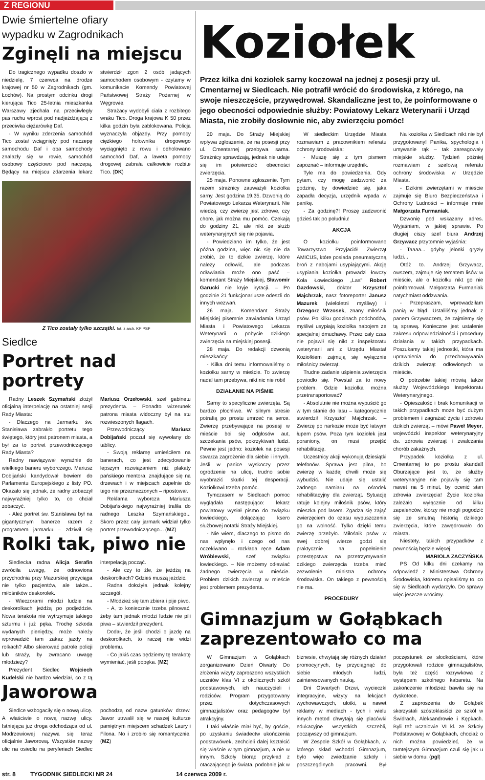Z REGIONU
Dwie śmiertelne ofiary
wypadku w Zagrodnikach
Zginęli na miejscu
Do tragicznego wypadku doszło w niedzielę, 7 czerwca na drodze krajowej nr 50 w Zagrodnikach (gm. Łochów). Na prostym odcinku drogi kierująca Tico 25-letnia mieszkanka Warszawy zjechała na przeciwległy pas ruchu wprost pod nadjeżdżającą z przeciwka ciężarówkę Daf.
- W wyniku zderzenia samochód Tico został wciągnięty pod naczepę samochodu Daf i oba samochody znalazły się w rowie, samochód osobowy częściowo pod naczepą. Będący na miejscu zdarzenia lekarz stwierdził zgon 2 osób jadących samochodem osobowym - czytamy w komunikacie Komendy Powiatowej Państwowej Straży Pożarnej w Węgrowie.
Strażacy wydobyli ciała z rozbitego wraku Tico. Droga krajowa K 50 przez kilka godzin była zablokowana. Policja wyznaczyła objazdy. Przy pomocy ciężkiego holownika drogowego wyciągnięto z rowu i odholowano samochód Daf, a laweta pomocy drogowej zabrała całkowicie rozbite Tico. (DK)
Z Tico zostały tylko szczątki. fot. z arch. KP PSP
Siedlce
Portret nad portrety
Radny Leszek Szymański złożył oficjalną interpelację na ostatniej sesji Rady Miasta:
- Dlaczego na Jarmarku św. Stanisława zabrakło portretu tego świętego, który jest patronem miasta, a był za to portret przewodniczącego Rady Miasta?
Radny nawiązywał wyraźnie do wielkiego baneru wyborczego. Mariusz Dobijański kandydował bowiem do Parlamentu Europejskiego z listy PO. Okazało się jednak, że radny zobaczył najwyraźniej tylko to, co chciał zobaczyć.
- Ależ portret św. Stanisława był na gigantycznym banerze razem z programem jarmarku – zdziwił się Mariusz Orzełowski, szef gabinetu prezydenta. – Ponadto wizerunek patrona miasta widoczny był na stu rozwieszonych flagach.
Przewodniczący Mariusz Dobijański poczuł się wywołany do tablicy.
- Swoją reklamę umieściłem na banerach, co jest zdecydowanie lepszym rozwiązaniem niż plakaty pańskiego mentora, znajdujące się na drzewach i w miejscach zupełnie do tego nie przeznaczonych – ripostował.
Reklama wyborcza Mariusza Dobijańskiego najwyraźniej trafiła do radnego Leszka Szymańskiego... Skoro przez cały jarmark widział tylko portret przewodniczącego... (MZ)
Rolki tak, piwo nie
Siedlecka radna Alicja Serafin zwróciła uwagę, że odnowiona przychodnia przy Mazurskiej przyciąga nie tylko pacjentów, ale także... miłośników deskorolek.
- Wieczorami młodzi ludzie na deskorolkach jeżdżą po podjeździe. Nowa terakota nie wytrzymuje takiego szturmu i już pęka. Trochę szkoda wydanych pieniędzy, może należy wprowadzić tam zakaz jazdy na rolkach? Albo skierować patrole policji lub straży, by zwracano uwagę młodzieży?
Prezydent Siedlec Wojciech Kudelski nie bardzo wiedział, co z tą interpelacją począć.
- Ale czy to źle, że jeżdżą na deskorolkach? Gdzieś muszą jeździć.
Radna dołożyła jednak kolejny szczegół.
- Młodzież się tam zbiera i pije piwo.
- A, to koniecznie trzeba pilnować, żeby tam jednak młodzi ludzie nie pili piwa – stwierdził prezydent.
Dodał, że jeśli chodzi o jazdę na deskorolkach, to raczej nie widzi problemu.
- Co jakiś czas będziemy tę terakotę wymieniać, jeśli popęka. (MZ)
Jaworowa
Siedlce wzbogaciły się o nową ulicę. A właściwie o nową nazwę ulicy. Istniejąca już droga odchodząca od ul. Modrzewiowej nazywa się teraz oficjalnie Jaworową. Wszystkie nazwy ulic na osiedlu na peryferiach Siedlec pochodzą od nazw gatunków drzew. Jawor utrwalił się w naszej kulturze pamiętnym miejscem schadzek Laury i Filona. No i zrobiło się romantycznie. (MZ)
Koziołek
Przez kilka dni koziołek sarny koczował na jednej z posesji przy ul. Cmentarnej w Siedlcach. Nie potrafił wrócić do środowiska, z którego, na swoje nieszczęście, przywędrował. Skandaliczne jest to, że poinformowane o jego obecności odpowiednie służby: Powiatowy Lekarz Weterynarii i Urząd Miasta, nie zrobiły dosłownie nic, aby zwierzęciu pomóc!
20 maja. Do Straży Miejskiej wpływa zgłoszenie, że na posesji przy ul. Cmentarnej przebywa sarna. Strażnicy sprawdzają, jednak nie udaje się im potwierdzić obecności zwierzęcia.
25 maja. Ponowne zgłoszenie. Tym razem strażnicy zauważyli koziołka sarny. Jest godzina 19.35. Dzwonią do Powiatowego Lekarza Weterynarii. Nie wiedzą, czy zwierzę jest zdrowe, czy chore, jak można mu pomóc. Czekają do godziny 21, ale nikt ze służb weterynaryjnych się nie pojawia.
- Powiedziano im tylko, że jest późna godzina, więc nic się nie da zrobić, że to dzikie zwierzę, które należy odłowić, ale podczas odławiania może ono paść – komendant Straży Miejskiej, Sławomir Garucki nie kryje irytacji. – Po godzinie 21 funkcjonariusze odeszli do innych wezwań.
26 maja. Komendant Straży Miejskiej pisemnie zawiadamia Urząd Miasta i Powiatowego Lekarza Weterynarii o pobycie dzikiego zwierzęcia na miejskiej posesji.
28 maja. Do redakcji dzwonią mieszkańcy:
- Kilka dni temu informowaliśmy o koziołku sarny w mieście. To zwierzę nadal tam przebywa, nikt nic nie robi!
DZIAŁANIE NA PIŚMIE
Sarny to specyficzne zwierzęta. Są bardzo płochliwe. W silnym stresie potrafią po prostu umrzeć na serce. Zwierzę przebywające na posesji w mieście boi się odgłosów aut, szczekania psów, pokrzykiwań ludzi. Pewne jest jedno: koziołek na posesji stwarza zagrożenie dla siebie i innych. Jeśli w panice wyskoczy przez ogrodzenie na ulicę, trudno sobie wyobrazić skutki tej desperacji. Koziołkowi trzeba pomóc.
Tymczasem w Siedlcach pomoc wyglądała następująco: lekarz powiatowy wysłał pismo do związku łowieckiego, dołączając ksero służbowej notatki Straży Miejskiej.
- Nie wiem, dlaczego to pismo do nas wpłynęło i czego od nas oczekiwano – rozkłada ręce Adam Wróblewski, szef związku łowieckiego. – Nie możemy odławiać żadnego zwierzęcia w mieście. Problem dzikich zwierząt w mieście jest problemem prezydenta.
W siedleckim Urzędzie Miasta rozmawiam z pracownikiem referatu ochrony środowiska:
- Muszę się z tym pismem zapoznać – informuje urzędnik.
Tyle ma do powiedzenia. Gdy pytam, czy mogę zadzwonić za godzinę, by dowiedzieć się, jaka zapadła decyzja, urzędnik wpada w panikę.
- Za godzinę?! Proszę zadzwonić gdzieś tak po południu!
AKCJA
O koziołku poinformowano Towarzystwo Przyjaciół Zwierząt AMICUS, które posiada pneumatyczną broń z nabojami usypiającymi. Akcję usypiania koziołka prowadzi łowczy Koła Łowieckiego „Las" Robert Gazdowski, doktor Krzysztof Majchrzak, nasz fotoreporter Janusz Mazurek (wieloletni myśliwy) i Grzegorz Wrzosek, znany miłośnik psów. Po kilku godzinach podchodów, myśliwi usypiają koziołka nabojem ze specjalnej dmuchawy. Przez cały czas nie pojawił się nikt z inspektoratu weterynarii ani z Urzędu Miasta! Koziołkiem zajmują się wyłącznie miłośnicy zwierząt.
Trudne zadanie uśpienia zwierzęcia powiodło się. Powstał za to nowy problem. Gdzie koziołka można przetransportować?
- Absolutnie nie można wypuścić go w tym stanie do lasu – kategorycznie stwierdził Krzysztof Majchrzak. – Zwierzę po narkozie może być łatwym łupem psów. Poza tym koziołek jest poraniony, on musi przejść rehabilitację.
Uczestnicy akcji wykonują dziesiątki telefonów. Sprawa jest pilna, bo zwierzę w każdej chwili może się wybudzić. Nie udaje się ustalić żadnego namiaru na ośrodek rehabilitacyjny dla zwierząt. Sytuację ratuje kolejny miłośnik psów, który mieszka pod lasem. Zgadza się zająć zwierzęciem do czasu wypuszczenia go na wolność. Tylko dzięki temu zwierzę przeżyło. Miłośnik psów w swej dobrej wierze godzi się praktycznie na popełnienie przestępstwa: na przetrzymywanie dzikiego zwierzęcia trzeba mieć zezwolenie ministra ochrony środowiska. On takiego z pewnością nie ma.
PROCEDURY
Na koziołka w Siedlcach nikt nie był przygotowany! Panika, spychologia i umywanie rąk – tak zareagowały miejskie służby. Tydzień później rozmawiam z szefową referatu ochrony środowiska w Urzędzie Miasta.
- Dzikimi zwierzętami w mieście zajmuje się Biuro Bezpieczeństwa i Ochrony Ludności – informuje mnie Małgorzata Furmaniak.
Dzwonię pod wskazany adres. Wyjaśniam, w jakiej sprawie. Po długiej ciszy szef biura Andrzej Grzywacz przytomnie wyjaśnia:
- Taaaa... gdyby jelonki gryzły ludzi...
Otóż to. Andrzej Grzywacz, owszem, zajmuje się tematem lisów w mieście, ale o koziołku nikt go nie poinformował. Małgorzata Furmaniak natychmiast oddzwania.
- Przepraszam, wprowadziłam panią w błąd. Ustaliliśmy jednak z panem Grzywaczem, że zajmiemy się tą sprawą. Konieczne jest ustalenie zakresu odpowiedzialności i procedury działania w takich przypadkach. Poszukamy takiej jednostki, która ma uprawnienia do przechowywania dzikich zwierząt odłowionych w mieście.
O potrzebie takiej mówią także służby Wojewódzkiego Inspektoratu Weterynaryjnego.
- Opieszałość i brak komunikacji w takich przypadkach może być dużym problemem i zagrażać życiu i zdrowiu dzikich zwierząt – mówi Paweł Meyer, wojewódzki inspektor weterynaryjny ds. zdrowia zwierząt i zwalczania chorób zakaźnych.
Przypadek koziołka z ul. Cmentarnej to po prostu skandal! Oburzające jest to, że służby weterynaryjne nie pojawiły się tam nawet na 5 minut, by ocenić stan zdrowia zwierzęcia! Życie koziołka zależało wyłącznie od kilku zapaleńców, którzy nie mogli pogodzić się ze smutną historią dzikiego zwierzęcia, które zawędrowało do miasta.
Niestety, takich przypadków z pewnością będzie więcej.
MARIOLA ZACZYŃSKA
PS Od kilku dni czekamy na odpowiedź z Ministerstwa Ochrony Środowiska, któremu opisaliśmy to, co się w Siedlcach wydarzyło. Do sprawy więc jeszcze wrócimy.
Gimnazjum w Gołąbkach zaprezentowało co ma
W Gimnazjum w Gołąbkach zorganizowano Dzień Otwarty. Do złożenia wizyty zaproszono wszystkich uczniów klas VI z okolicznych szkół podstawowych, ich nauczycieli i rodziców. Program przygotowany przez dotychczasowych gimnazjalistów oraz pedagogów był atrakcyjny.
I taki właśnie miał być, by goście, po uzyskaniu świadectw ukończenia podstawówek, zechcieli dalej kształcić się właśnie w tym gimnazjum, a nie w innym. Szkoły biorąc przykład z otaczającego je świata, podobnie jak w biznesie, chwytają się różnych działań promocyjnych, by przyciągnąć do siebie młodych ludzi, zainteresowanych nauką.
Dni Otwartych Drzwi, wycieczki integracyjne, wizyty na lekcjach wychowawczych, ulotki, a nawet reklamy w mediach - tych i wielu innych metod chwytają się placówki edukacyjne wszystkich szczebli, począwszy od gimnazjum.
W Zespole Szkół w Gołąbkach, w którego skład wchodzi Gimnazjum, było więc zwiedzanie szkoły i poszczególnych pracowni. Był poczęstunek ze słodkościami, które przygotowali rodzice gimnazjalistów, była też część rozrywkowa z występem szkolnego kabaretu. Na zakończenie młodzież bawiła się na dyskotece.
Z zaproszenia do Gołąbek skorzystali szóstoklasiści ze szkół w Świdrach, Aleksandrowie i Kępkach. Byli też uczniowie VI kl. ze Szkoły Podstawowej w Gołąbkach, chociaż o nich można powiedzieć, że w tamtejszym Gimnazjum czuli się jak u siebie w domu. (pgl)
str. 8 TYGODNIK SIEDLECKI NR 24 14 czerwca 2009 r.